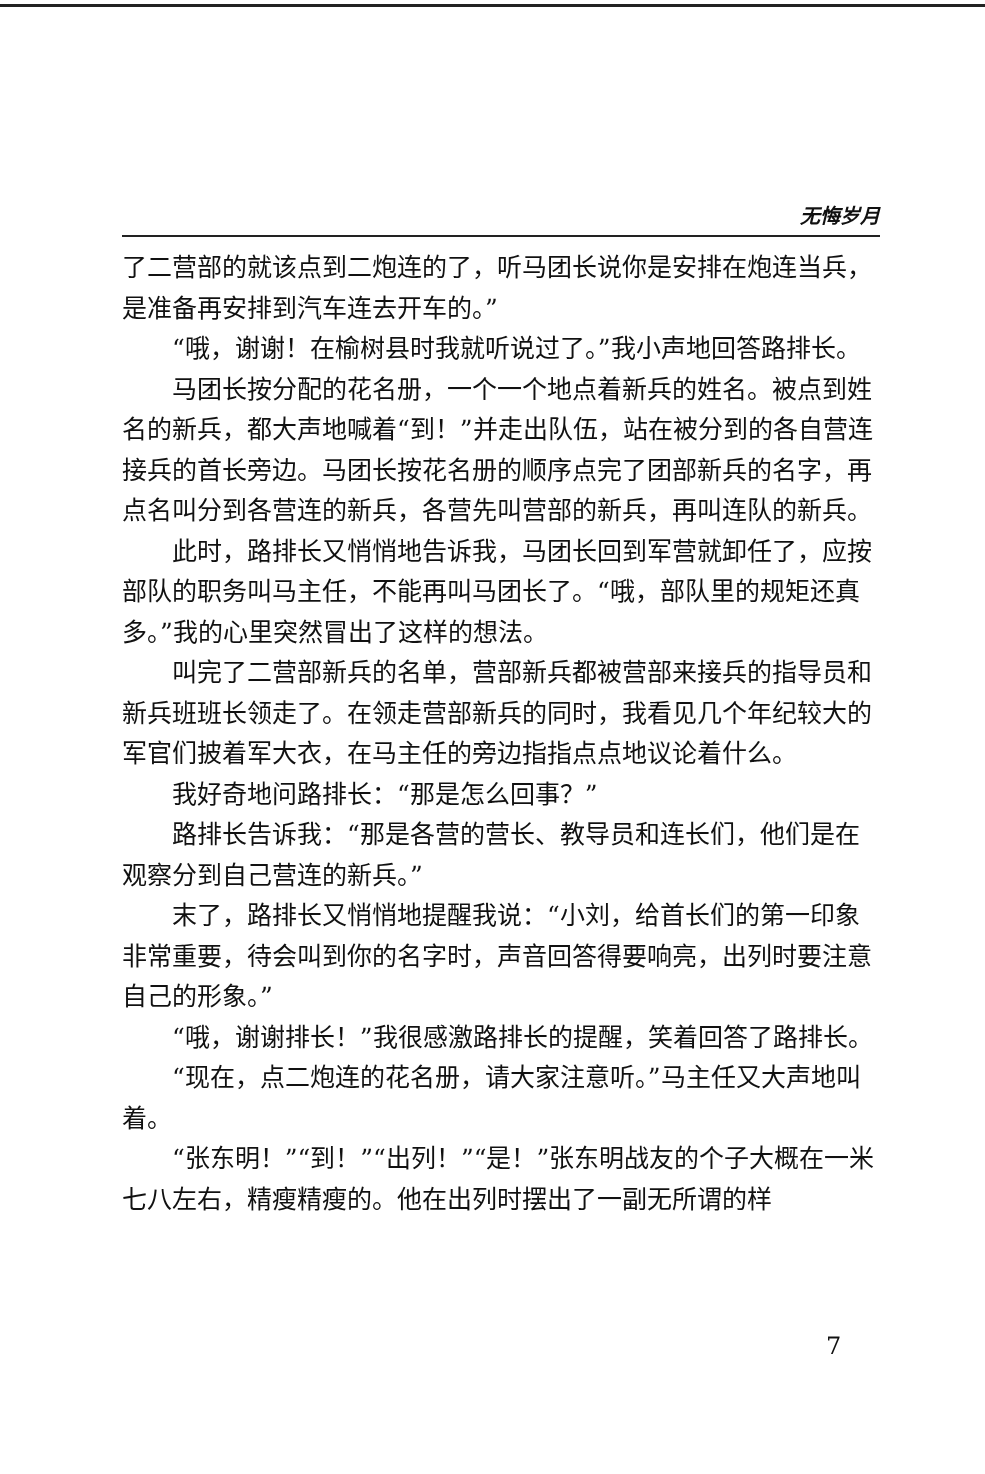无悔岁月
了二营部的就该点到二炮连的了，听马团长说你是安排在炮连当兵，是准备再安排到汽车连去开车的。”
“哦，谢谢！在榆树县时我就听说过了。”我小声地回答路排长。
马团长按分配的花名册，一个一个地点着新兵的姓名。被点到姓名的新兵，都大声地喊着“到！”并走出队伍，站在被分到的各自营连接兵的首长旁边。马团长按花名册的顺序点完了团部新兵的名字，再点名叫分到各营连的新兵，各营先叫营部的新兵，再叫连队的新兵。
此时，路排长又悄悄地告诉我，马团长回到军营就卸任了，应按部队的职务叫马主任，不能再叫马团长了。“哦，部队里的规矩还真多。”我的心里突然冒出了这样的想法。
叫完了二营部新兵的名单，营部新兵都被营部来接兵的指导员和新兵班班长领走了。在领走营部新兵的同时，我看见几个年纪较大的军官们披着军大衣，在马主任的旁边指指点点地议论着什么。
我好奇地问路排长：“那是怎么回事？”
路排长告诉我：“那是各营的营长、教导员和连长们，他们是在观察分到自己营连的新兵。”
末了，路排长又悄悄地提醒我说：“小刘，给首长们的第一印象非常重要，待会叫到你的名字时，声音回答得要响亮，出列时要注意自己的形象。”
“哦，谢谢排长！”我很感激路排长的提醒，笑着回答了路排长。
“现在，点二炮连的花名册，请大家注意听。”马主任又大声地叫着。
“张东明！”“到！”“出列！”“是！”张东明战友的个子大概在一米七八左右，精瘦精瘦的。他在出列时摆出了一副无所谓的样
7